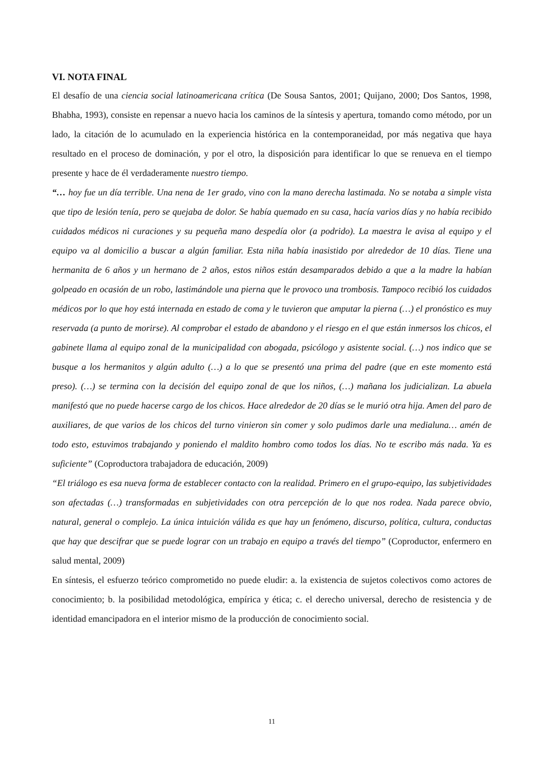VI. NOTA FINAL
El desafío de una ciencia social latinoamericana crítica (De Sousa Santos, 2001; Quijano, 2000; Dos Santos, 1998, Bhabha, 1993), consiste en repensar a nuevo hacia los caminos de la síntesis y apertura, tomando como método, por un lado, la citación de lo acumulado en la experiencia histórica en la contemporaneidad, por más negativa que haya resultado en el proceso de dominación, y por el otro, la disposición para identificar lo que se renueva en el tiempo presente y hace de él verdaderamente nuestro tiempo.
“… hoy fue un día terrible. Una nena de 1er grado, vino con la mano derecha lastimada. No se notaba a simple vista que tipo de lesión tenía, pero se quejaba de dolor. Se había quemado en su casa, hacía varios días y no había recibido cuidados médicos ni curaciones y su pequeña mano despedía olor (a podrido). La maestra le avisa al equipo y el equipo va al domicilio a buscar a algún familiar. Esta niña había inasistido por alrededor de 10 días. Tiene una hermanita de 6 años y un hermano de 2 años, estos niños están desamparados debido a que a la madre la habían golpeado en ocasión de un robo, lastimándole una pierna que le provoco una trombosis. Tampoco recibió los cuidados médicos por lo que hoy está internada en estado de coma y le tuvieron que amputar la pierna (…) el pronóstico es muy reservada (a punto de morirse). Al comprobar el estado de abandono y el riesgo en el que están inmersos los chicos, el gabinete llama al equipo zonal de la municipalidad con abogada, psicólogo y asistente social. (…) nos indico que se busque a los hermanitos y algún adulto (…) a lo que se presentó una prima del padre (que en este momento está preso). (…) se termina con la decisión del equipo zonal de que los niños, (…) mañana los judicializan. La abuela manifestó que no puede hacerse cargo de los chicos. Hace alrededor de 20 días se le murió otra hija. Amen del paro de auxiliares, de que varios de los chicos del turno vinieron sin comer y solo pudimos darle una medialuna… amén de todo esto, estuvimos trabajando y poniendo el maldito hombro como todos los días. No te escribo más nada. Ya es suficiente” (Coproductora trabajadora de educación, 2009)
“El triálogo es esa nueva forma de establecer contacto con la realidad. Primero en el grupo-equipo, las subjetividades son afectadas (…) transformadas en subjetividades con otra percepción de lo que nos rodea. Nada parece obvio, natural, general o complejo. La única intuición válida es que hay un fenómeno, discurso, política, cultura, conductas que hay que descifrar que se puede lograr con un trabajo en equipo a través del tiempo” (Coproductor, enfermero en salud mental, 2009)
En síntesis, el esfuerzo teórico comprometido no puede eludir: a. la existencia de sujetos colectivos como actores de conocimiento; b. la posibilidad metodológica, empírica y ética; c. el derecho universal, derecho de resistencia y de identidad emancipadora en el interior mismo de la producción de conocimiento social.
11